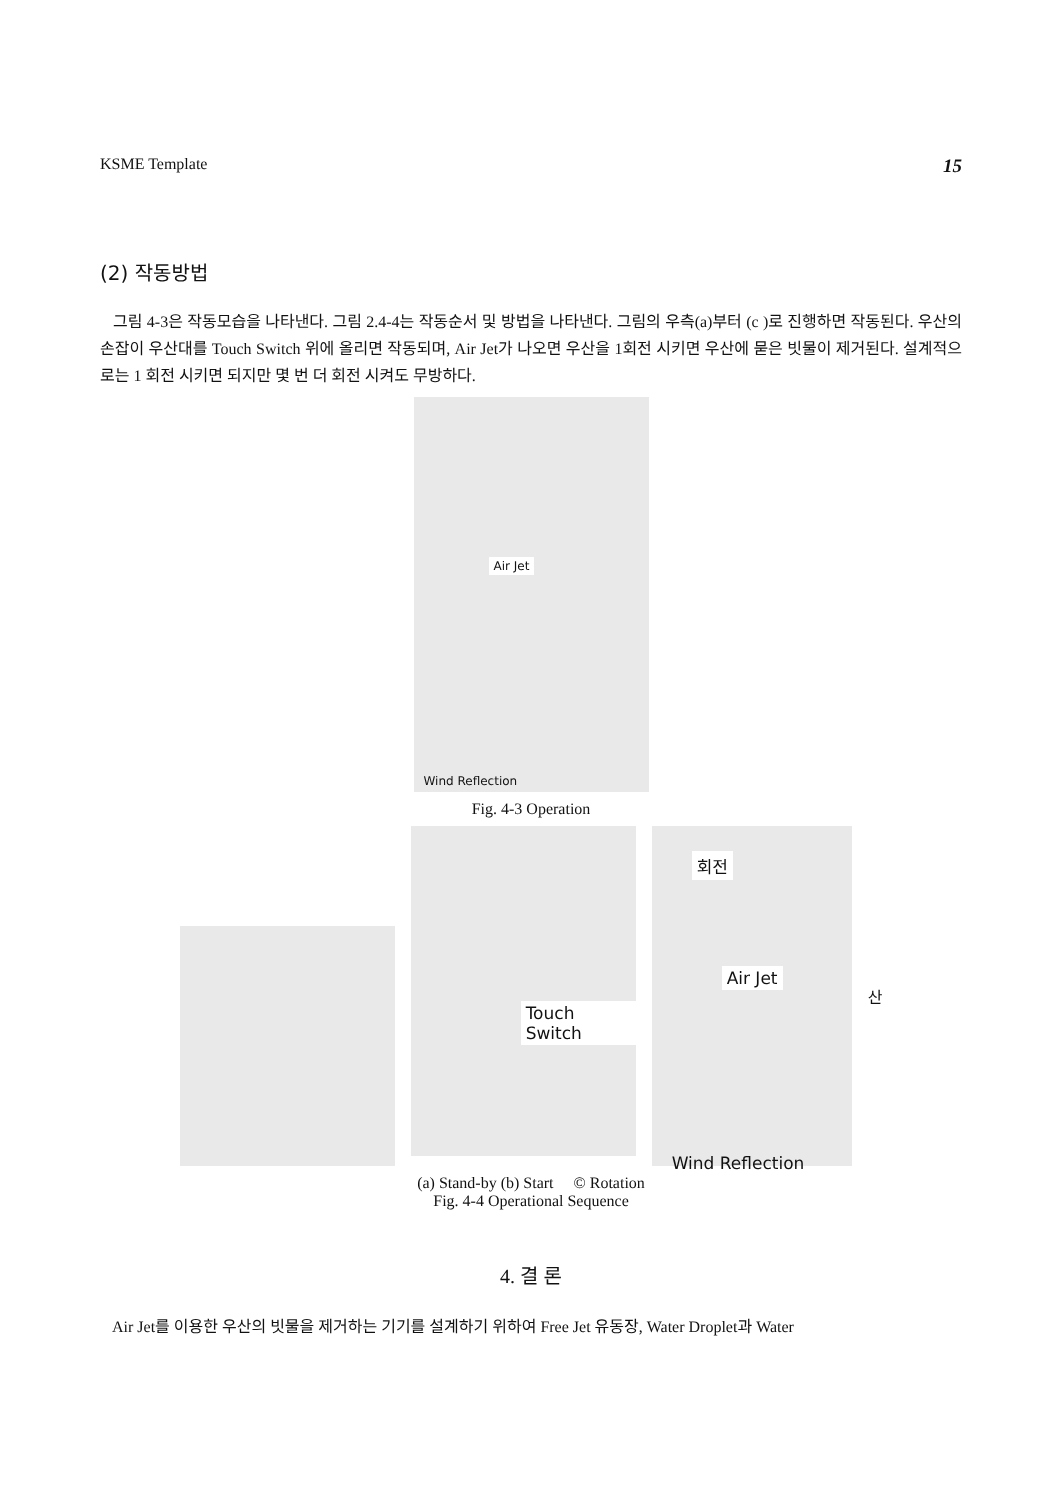KSME Template 15
(2) 작동방법
그림 4-3은 작동모습을 나타낸다. 그림 2.4-4는 작동순서 및 방법을 나타낸다. 그림의 우측(a)부터 (c )로 진행하면 작동된다. 우산의 손잡이 우산대를 Touch Switch 위에 올리면 작동되며, Air Jet가 나오면 우산을 1회전 시키면 우산에 묻은 빗물이 제거된다. 설계적으로는 1 회전 시키면 되지만 몇 번 더 회전 시켜도 무방하다.
Air Jet
Wind Reflection
Fig. 4-3 Operation
Touch Switch
회전
Air Jet
Wind Reflection
산
(a) Stand-by (b) Start © Rotation
Fig. 4-4 Operational Sequence
4. 결 론
Air Jet를 이용한 우산의 빗물을 제거하는 기기를 설계하기 위하여 Free Jet 유동장, Water Droplet과 Water